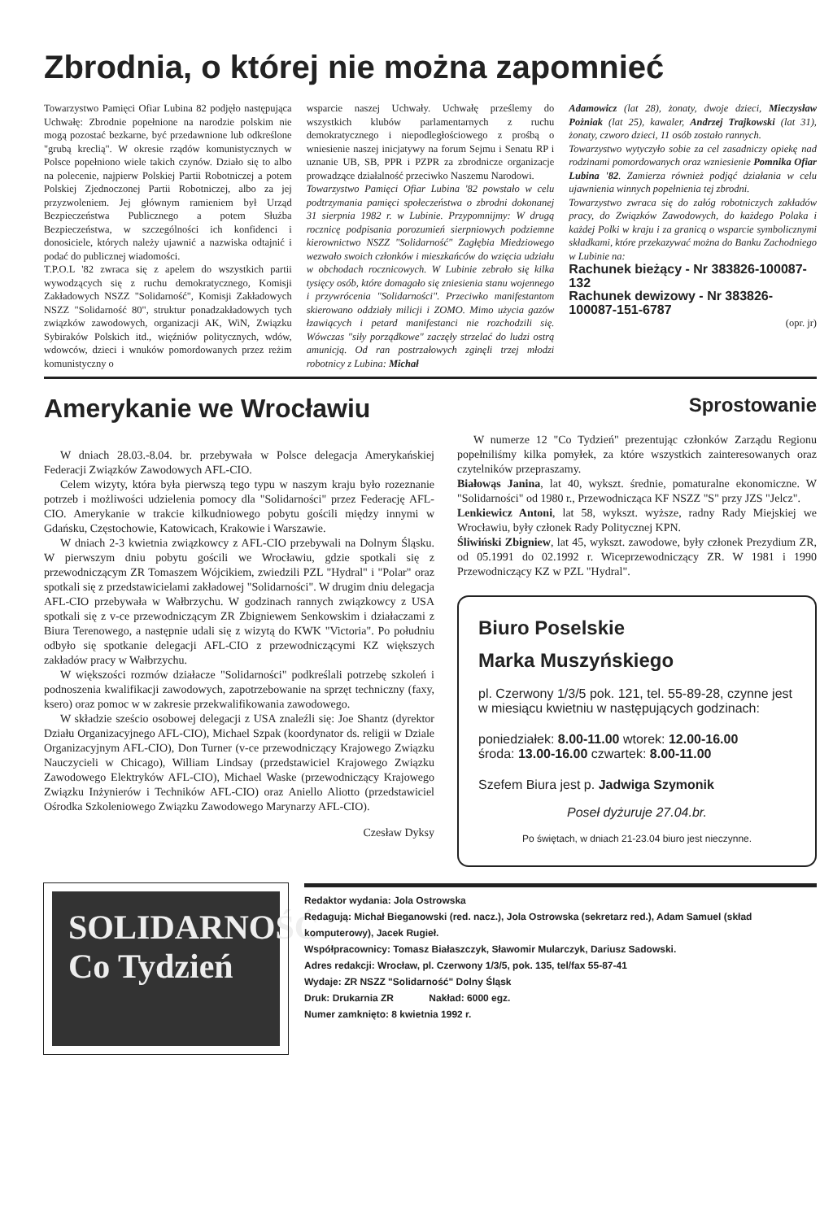Zbrodnia, o której nie można zapomnieć
Towarzystwo Pamięci Ofiar Lubina 82 podjęło następująca Uchwałę: Zbrodnie popełnione na narodzie polskim nie mogą pozostać bezkarne, być przedawnione lub odkreślone "grubą kreclią". W okresie rządów komunistycznych w Polsce popełniono wiele takich czynów. Działo się to albo na polecenie, najpierw Polskiej Partii Robotniczej a potem Polskiej Zjednoczonej Partii Robotniczej, albo za jej przyzwoleniem. Jej głównym ramieniem był Urząd Bezpieczeństwa Publicznego a potem Służba Bezpieczeństwa, w szczególności ich konfidenci i donosiciele, których należy ujawnić a nazwiska odtajnić i podać do publicznej wiadomości.
T.P.O.L '82 zwraca się z apelem do wszystkich partii wywodzących się z ruchu demokratycznego, Komisji Zakładowych NSZZ "Solidarność", Komisji Zakładowych NSZZ "Solidarność 80", struktur ponadzakładowych tych związków zawodowych, organizacji AK, WiN, Związku Sybiraków Polskich itd., więźniów politycznych, wdów, wdowców, dzieci i wnuków pomordowanych przez reżim komunistyczny o
wsparcie naszej Uchwały. Uchwałę prześlemy do wszystkich klubów parlamentarnych z ruchu demokratycznego i niepodległościowego z prośbą o wniesienie naszej inicjatywy na forum Sejmu i Senatu RP i uznanie UB, SB, PPR i PZPR za zbrodnicze organizacje prowadzące działalność przeciwko Naszemu Narodowi.
Towarzystwo Pamięci Ofiar Lubina '82 powstało w celu podtrzymania pamięci społeczeństwa o zbrodni dokonanej 31 sierpnia 1982 r. w Lubinie. Przypomnijmy: W drugą rocznicę podpisania porozumień sierpniowych podziemne kierownictwo NSZZ "Solidarność" Zagłębia Miedziowego wezwało swoich członków i mieszkańców do wzięcia udziału w obchodach rocznicowych. W Lubinie zebrało się kilka tysięcy osób, które domagało się zniesienia stanu wojennego i przywrócenia "Solidarności". Przeciwko manifestantom skierowano oddziały milicji i ZOMO. Mimo użycia gazów łzawiących i petard manifestanci nie rozchodzili się. Wówczas "siły porządkowe" zaczęły strzelać do ludzi ostrą amunicją. Od ran postrzałowych zginęli trzej młodzi robotnicy z Lubina: Michał
Adamowicz (lat 28), żonaty, dwoje dzieci, Mieczysław Pożniak (lat 25), kawaler, Andrzej Trajkowski (lat 31), żonaty, czworo dzieci, 11 osób zostało rannych.
Towarzystwo wytyczyło sobie za cel zasadniczy opiekę nad rodzinami pomordowanych oraz wzniesienie Pomnika Ofiar Lubina '82. Zamierza również podjąć działania w celu ujawnienia winnych popełnienia tej zbrodni.
Towarzystwo zwraca się do załóg robotniczych zakładów pracy, do Związków Zawodowych, do każdego Polaka i każdej Polki w kraju i za granicą o wsparcie symbolicznymi składkami, które przekazywać można do Banku Zachodniego w Lubinie na:
Rachunek bieżący - Nr 383826-100087-132
Rachunek dewizowy - Nr 383826-100087-151-6787
(opr. jr)
Amerykanie we Wrocławiu
W dniach 28.03.-8.04. br. przebywała w Polsce delegacja Amerykańskiej Federacji Związków Zawodowych AFL-CIO.
Celem wizyty, która była pierwszą tego typu w naszym kraju było rozeznanie potrzeb i możliwości udzielenia pomocy dla "Solidarności" przez Federację AFL-CIO. Amerykanie w trakcie kilkudniowego pobytu gościli między innymi w Gdańsku, Częstochowie, Katowicach, Krakowie i Warszawie.
W dniach 2-3 kwietnia związkowcy z AFL-CIO przebywali na Dolnym Śląsku. W pierwszym dniu pobytu gościli we Wrocławiu, gdzie spotkali się z przewodniczącym ZR Tomaszem Wójcikiem, zwiedzili PZL "Hydral" i "Polar" oraz spotkali się z przedstawicielami zakładowej "Solidarności". W drugim dniu delegacja AFL-CIO przebywała w Wałbrzychu. W godzinach rannych związkowcy z USA spotkali się z v-ce przewodniczącym ZR Zbigniewem Senkowskim i działaczami z Biura Terenowego, a następnie udali się z wizytą do KWK "Victoria". Po południu odbyło się spotkanie delegacji AFL-CIO z przewodniczącymi KZ większych zakładów pracy w Wałbrzychu.
W większości rozmów działacze "Solidarności" podkreślali potrzebę szkoleń i podnoszenia kwalifikacji zawodowych, zapotrzebowanie na sprzęt techniczny (faxy, ksero) oraz pomoc w w zakresie przekwalifikowania zawodowego.
W składzie sześcio osobowej delegacji z USA znaleźli się: Joe Shantz (dyrektor Działu Organizacyjnego AFL-CIO), Michael Szpak (koordynator ds. religii w Dziale Organizacyjnym AFL-CIO), Don Turner (v-ce przewodniczący Krajowego Związku Nauczycieli w Chicago), William Lindsay (przedstawiciel Krajowego Związku Zawodowego Elektryków AFL-CIO), Michael Waske (przewodniczący Krajowego Związku Inżynierów i Techników AFL-CIO) oraz Aniello Aliotto (przedstawiciel Ośrodka Szkoleniowego Związku Zawodowego Marynarzy AFL-CIO).
Czesław Dyksy
Sprostowanie
W numerze 12 "Co Tydzień" prezentując członków Zarządu Regionu popełniliśmy kilka pomyłek, za które wszystkich zainteresowanych oraz czytelników przepraszamy.
Białowąs Janina, lat 40, wykszt. średnie, pomaturalne ekonomiczne. W "Solidarności" od 1980 r., Przewodnicząca KF NSZZ "S" przy JZS "Jelcz".
Lenkiewicz Antoni, lat 58, wykszt. wyższe, radny Rady Miejskiej we Wrocławiu, były członek Rady Politycznej KPN.
Śliwiński Zbigniew, lat 45, wykszt. zawodowe, były członek Prezydium ZR, od 05.1991 do 02.1992 r. Wiceprzewodniczący ZR. W 1981 i 1990 Przewodniczący KZ w PZL "Hydral".
Biuro Poselskie
Marka Muszyńskiego
pl. Czerwony 1/3/5 pok. 121, tel. 55-89-28, czynne jest w miesiącu kwietniu w następujących godzinach:
poniedziałek: 8.00-11.00 wtorek: 12.00-16.00
środa: 13.00-16.00 czwartek: 8.00-11.00
Szefem Biura jest p. Jadwiga Szymonik
Poseł dyżuruje 27.04.br.
Po świętach, w dniach 21-23.04 biuro jest nieczynne.
SOLIDARNOŚĆ Co Tydzień
Redaktor wydania: Jola Ostrowska
Redagują: Michał Bieganowski (red. nacz.), Jola Ostrowska (sekretarz red.), Adam Samuel (skład komputerowy), Jacek Rugieł.
Współpracownicy: Tomasz Białaszczyk, Sławomir Mularczyk, Dariusz Sadowski.
Adres redakcji: Wrocław, pl. Czerwony 1/3/5, pok. 135, tel/fax 55-87-41
Wydaje: ZR NSZZ "Solidarność" Dolny Śląsk
Druk: Drukarnia ZR Nakład: 6000 egz.
Numer zamknięto: 8 kwietnia 1992 r.